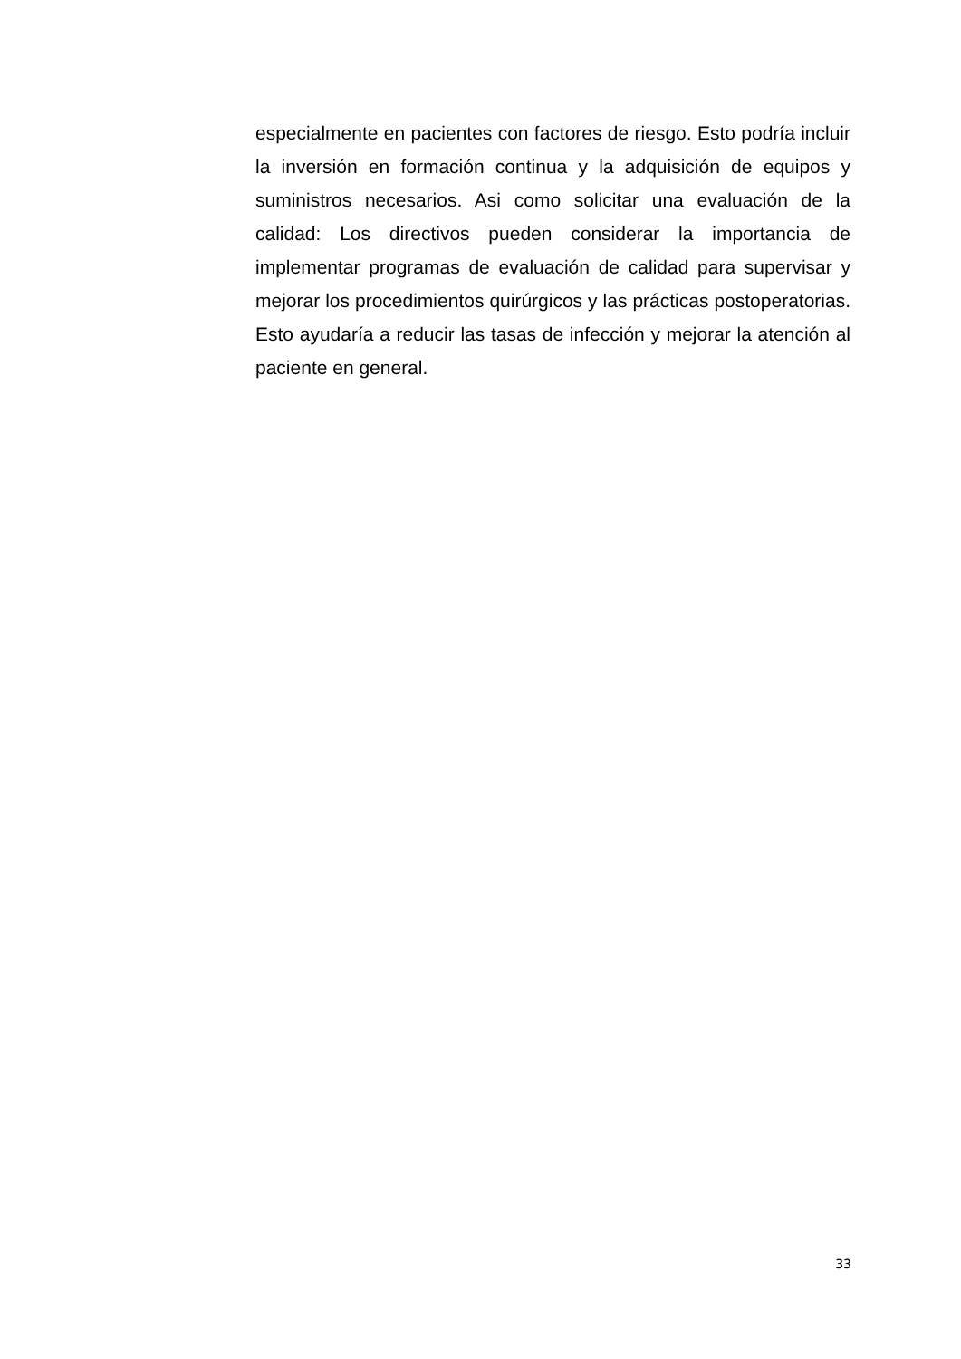especialmente en pacientes con factores de riesgo. Esto podría incluir la inversión en formación continua y la adquisición de equipos y suministros necesarios. Asi como solicitar una evaluación de la calidad: Los directivos pueden considerar la importancia de implementar programas de evaluación de calidad para supervisar y mejorar los procedimientos quirúrgicos y las prácticas postoperatorias. Esto ayudaría a reducir las tasas de infección y mejorar la atención al paciente en general.
33